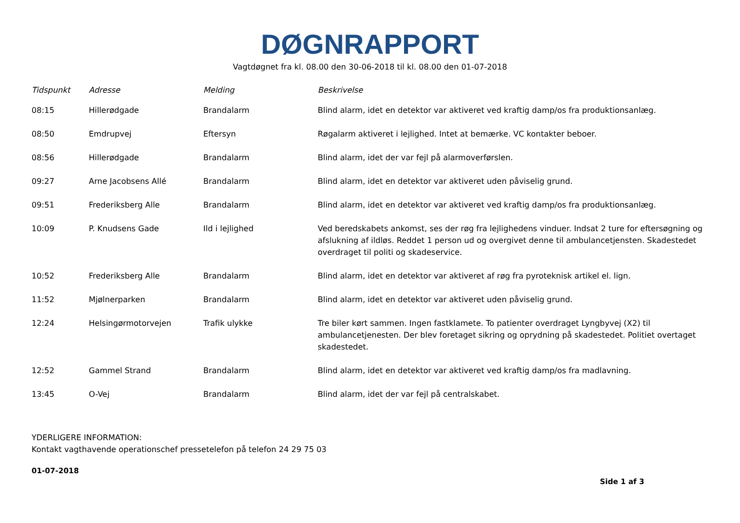DØGNRAPPORT
Vagtdøgnet fra kl. 08.00 den 30-06-2018 til kl. 08.00 den 01-07-2018
| Tidspunkt | Adresse | Melding | Beskrivelse |
| --- | --- | --- | --- |
| 08:15 | Hillerødgade | Brandalarm | Blind alarm, idet en detektor var aktiveret ved kraftig damp/os fra produktionsanlæg. |
| 08:50 | Emdrupvej | Eftersyn | Røgalarm aktiveret i lejlighed. Intet at bemærke. VC kontakter beboer. |
| 08:56 | Hillerødgade | Brandalarm | Blind alarm, idet der var fejl på alarmoverførslen. |
| 09:27 | Arne Jacobsens Allé | Brandalarm | Blind alarm, idet en detektor var aktiveret uden påviselig grund. |
| 09:51 | Frederiksberg Alle | Brandalarm | Blind alarm, idet en detektor var aktiveret ved kraftig damp/os fra produktionsanlæg. |
| 10:09 | P. Knudsens Gade | Ild i lejlighed | Ved beredskabets ankomst, ses der røg fra lejlighedens vinduer. Indsat 2 ture for eftersøgning og afslukning af ildløs. Reddet 1 person ud og overgivet denne til ambulancetjensten. Skadestedet overdraget til politi og skadeservice. |
| 10:52 | Frederiksberg Alle | Brandalarm | Blind alarm, idet en detektor var aktiveret af røg fra pyroteknisk artikel el. lign. |
| 11:52 | Mjølnerparken | Brandalarm | Blind alarm, idet en detektor var aktiveret uden påviselig grund. |
| 12:24 | Helsingørmotorvejen | Trafik ulykke | Tre biler kørt sammen. Ingen fastklamete. To patienter overdraget Lyngbyvej (X2) til ambulancetjenesten. Der blev foretaget sikring og oprydning på skadestedet. Politiet overtaget skadestedet. |
| 12:52 | Gammel Strand | Brandalarm | Blind alarm, idet en detektor var aktiveret ved kraftig damp/os fra madlavning. |
| 13:45 | O-Vej | Brandalarm | Blind alarm, idet der var fejl på centralskabet. |
YDERLIGERE INFORMATION:
Kontakt vagthavende operationschef pressetelefon på telefon 24 29 75 03
01-07-2018
Side 1 af 3